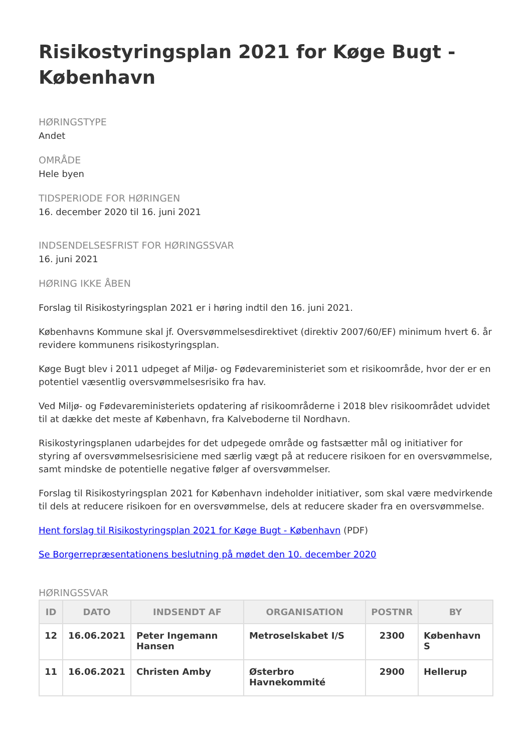Risikostyringsplan 2021 for Køge Bugt - København
HØRINGSTYPE
Andet
OMRÅDE
Hele byen
TIDSPERIODE FOR HØRINGEN
16. december 2020 til 16. juni 2021
INDSENDELSESFRIST FOR HØRINGSSVAR
16. juni 2021
HØRING IKKE ÅBEN
Forslag til Risikostyringsplan 2021 er i høring indtil den 16. juni 2021.
Københavns Kommune skal jf. Oversvømmelsesdirektivet (direktiv 2007/60/EF) minimum hvert 6. år revidere kommunens risikostyringsplan.
Køge Bugt blev i 2011 udpeget af Miljø- og Fødevareministeriet som et risikoområde, hvor der er en potentiel væsentlig oversvømmelsesrisiko fra hav.
Ved Miljø- og Fødevareministeriets opdatering af risikoområderne i 2018 blev risikoområdet udvidet til at dække det meste af København, fra Kalveboderne til Nordhavn.
Risikostyringsplanen udarbejdes for det udpegede område og fastsætter mål og initiativer for styring af oversvømmelsesrisiciene med særlig vægt på at reducere risikoen for en oversvømmelse, samt mindske de potentielle negative følger af oversvømmelser.
Forslag til Risikostyringsplan 2021 for København indeholder initiativer, som skal være medvirkende til dels at reducere risikoen for en oversvømmelse, dels at reducere skader fra en oversvømmelse.
Hent forslag til Risikostyringsplan 2021 for Køge Bugt - København (PDF)
Se Borgerrepræsentationens beslutning på mødet den 10. december 2020
HØRINGSSVAR
| ID | DATO | INDSENDT AF | ORGANISATION | POSTNR | BY |
| --- | --- | --- | --- | --- | --- |
| 12 | 16.06.2021 | Peter Ingemann Hansen | Metroselskabet I/S | 2300 | København S |
| 11 | 16.06.2021 | Christen Amby | Østerbro Havnekommité | 2900 | Hellerup |